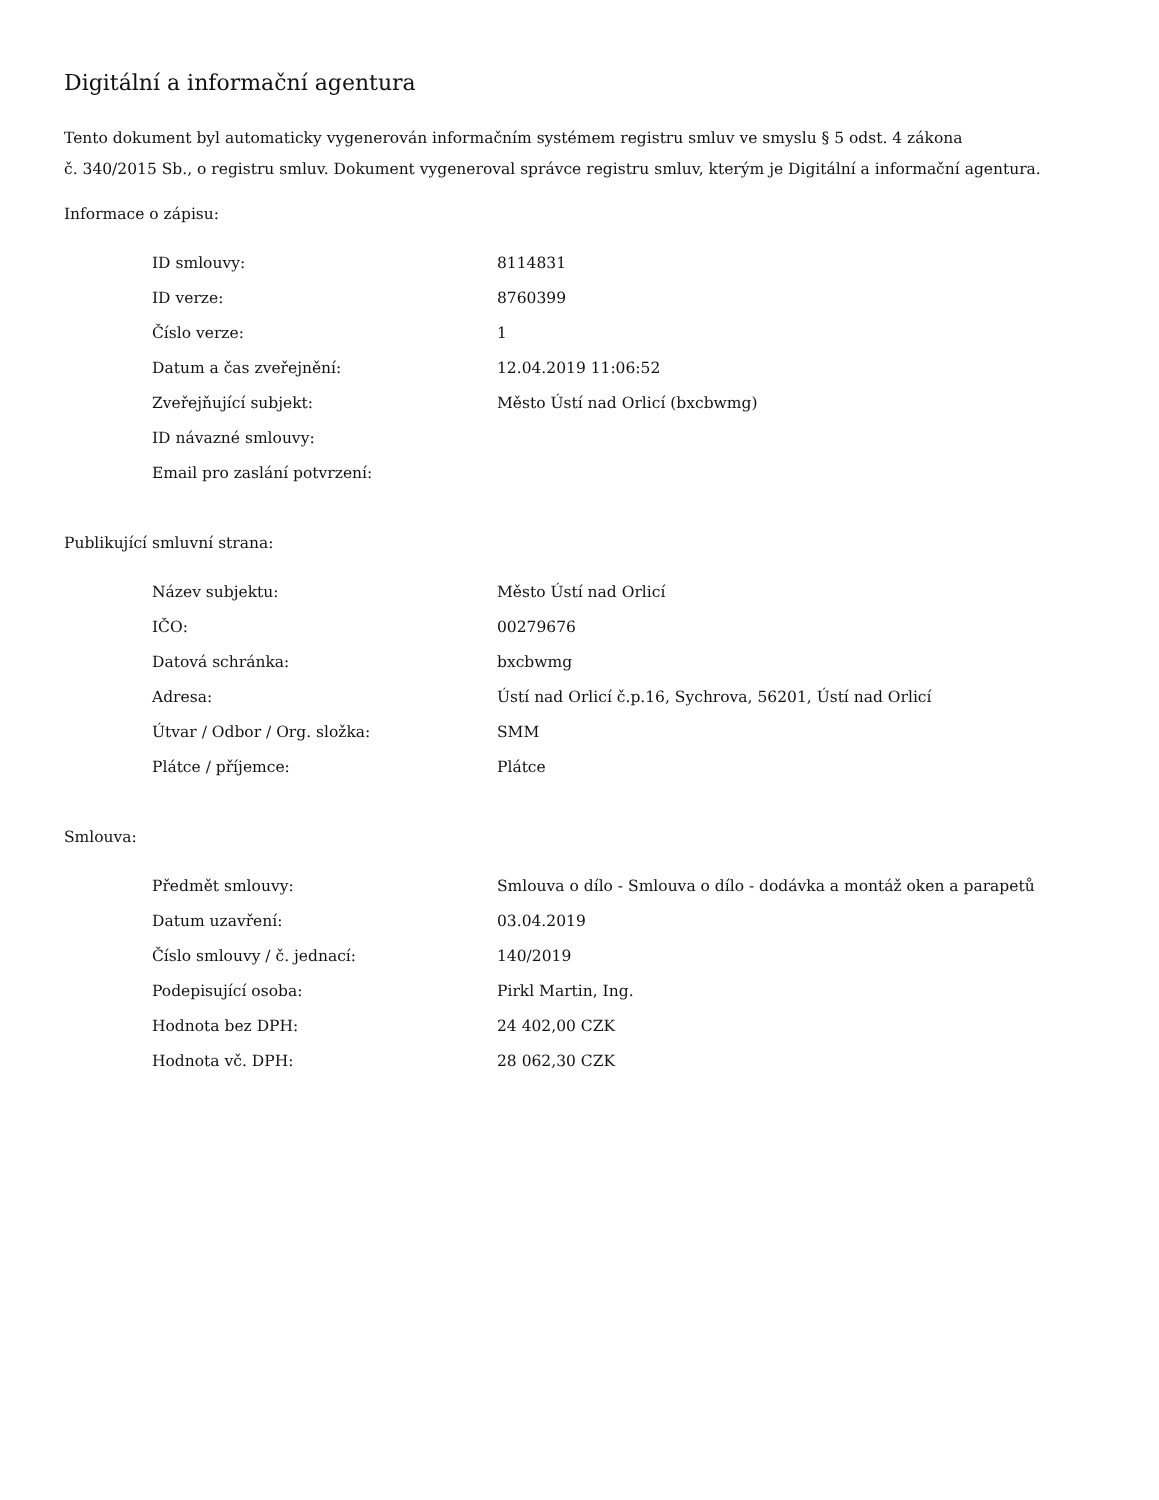Digitální a informační agentura
Tento dokument byl automaticky vygenerován informačním systémem registru smluv ve smyslu § 5 odst. 4 zákona
č. 340/2015 Sb., o registru smluv. Dokument vygeneroval správce registru smluv, kterým je Digitální a informační agentura.
Informace o zápisu:
| ID smlouvy: | 8114831 |
| ID verze: | 8760399 |
| Číslo verze: | 1 |
| Datum a čas zveřejnění: | 12.04.2019 11:06:52 |
| Zveřejňující subjekt: | Město Ústí nad Orlicí (bxcbwmg) |
| ID návazné smlouvy: | |
| Email pro zaslání potvrzení: | |
Publikující smluvní strana:
| Název subjektu: | Město Ústí nad Orlicí |
| IČO: | 00279676 |
| Datová schránka: | bxcbwmg |
| Adresa: | Ústí nad Orlicí č.p.16, Sychrova, 56201, Ústí nad Orlicí |
| Útvar / Odbor / Org. složka: | SMM |
| Plátce / příjemce: | Plátce |
Smlouva:
| Předmět smlouvy: | Smlouva o dílo - Smlouva o dílo - dodávka a montáž oken a parapetů |
| Datum uzavření: | 03.04.2019 |
| Číslo smlouvy / č. jednací: | 140/2019 |
| Podepisující osoba: | Pirkl Martin, Ing. |
| Hodnota bez DPH: | 24 402,00 CZK |
| Hodnota vč. DPH: | 28 062,30 CZK |